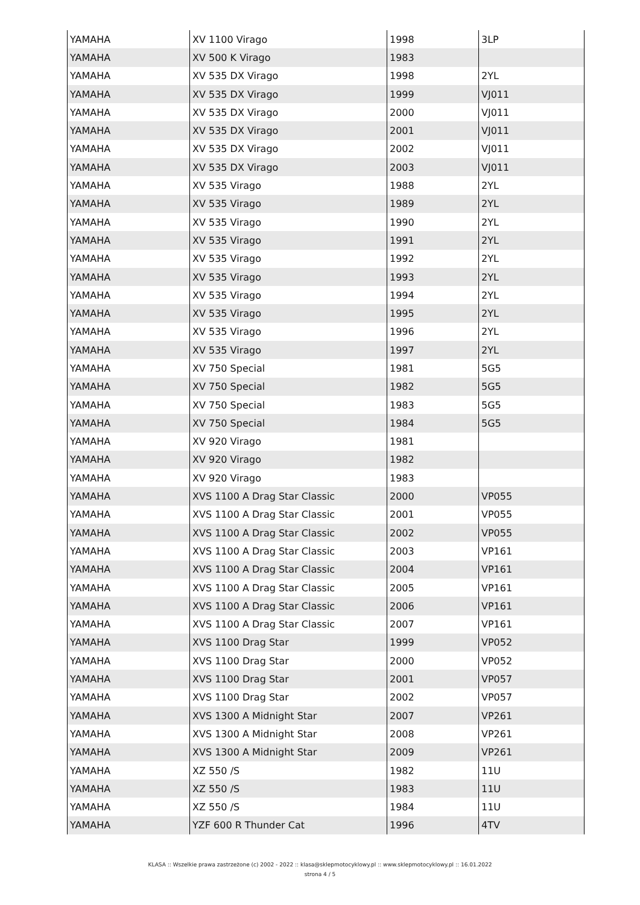| YAMAHA | XV 1100 Virago | 1998 | 3LP |
| YAMAHA | XV 500 K Virago | 1983 | |
| YAMAHA | XV 535 DX Virago | 1998 | 2YL |
| YAMAHA | XV 535 DX Virago | 1999 | VJ011 |
| YAMAHA | XV 535 DX Virago | 2000 | VJ011 |
| YAMAHA | XV 535 DX Virago | 2001 | VJ011 |
| YAMAHA | XV 535 DX Virago | 2002 | VJ011 |
| YAMAHA | XV 535 DX Virago | 2003 | VJ011 |
| YAMAHA | XV 535 Virago | 1988 | 2YL |
| YAMAHA | XV 535 Virago | 1989 | 2YL |
| YAMAHA | XV 535 Virago | 1990 | 2YL |
| YAMAHA | XV 535 Virago | 1991 | 2YL |
| YAMAHA | XV 535 Virago | 1992 | 2YL |
| YAMAHA | XV 535 Virago | 1993 | 2YL |
| YAMAHA | XV 535 Virago | 1994 | 2YL |
| YAMAHA | XV 535 Virago | 1995 | 2YL |
| YAMAHA | XV 535 Virago | 1996 | 2YL |
| YAMAHA | XV 535 Virago | 1997 | 2YL |
| YAMAHA | XV 750 Special | 1981 | 5G5 |
| YAMAHA | XV 750 Special | 1982 | 5G5 |
| YAMAHA | XV 750 Special | 1983 | 5G5 |
| YAMAHA | XV 750 Special | 1984 | 5G5 |
| YAMAHA | XV 920 Virago | 1981 | |
| YAMAHA | XV 920 Virago | 1982 | |
| YAMAHA | XV 920 Virago | 1983 | |
| YAMAHA | XVS 1100 A Drag Star Classic | 2000 | VP055 |
| YAMAHA | XVS 1100 A Drag Star Classic | 2001 | VP055 |
| YAMAHA | XVS 1100 A Drag Star Classic | 2002 | VP055 |
| YAMAHA | XVS 1100 A Drag Star Classic | 2003 | VP161 |
| YAMAHA | XVS 1100 A Drag Star Classic | 2004 | VP161 |
| YAMAHA | XVS 1100 A Drag Star Classic | 2005 | VP161 |
| YAMAHA | XVS 1100 A Drag Star Classic | 2006 | VP161 |
| YAMAHA | XVS 1100 A Drag Star Classic | 2007 | VP161 |
| YAMAHA | XVS 1100 Drag Star | 1999 | VP052 |
| YAMAHA | XVS 1100 Drag Star | 2000 | VP052 |
| YAMAHA | XVS 1100 Drag Star | 2001 | VP057 |
| YAMAHA | XVS 1100 Drag Star | 2002 | VP057 |
| YAMAHA | XVS 1300 A Midnight Star | 2007 | VP261 |
| YAMAHA | XVS 1300 A Midnight Star | 2008 | VP261 |
| YAMAHA | XVS 1300 A Midnight Star | 2009 | VP261 |
| YAMAHA | XZ 550 /S | 1982 | 11U |
| YAMAHA | XZ 550 /S | 1983 | 11U |
| YAMAHA | XZ 550 /S | 1984 | 11U |
| YAMAHA | YZF 600 R Thunder Cat | 1996 | 4TV |
KLASA :: Wszelkie prawa zastrzeżone (c) 2002 - 2022 :: klasa@sklepmotocyklowy.pl :: www.sklepmotocyklowy.pl :: 16.01.2022
strona 4 / 5